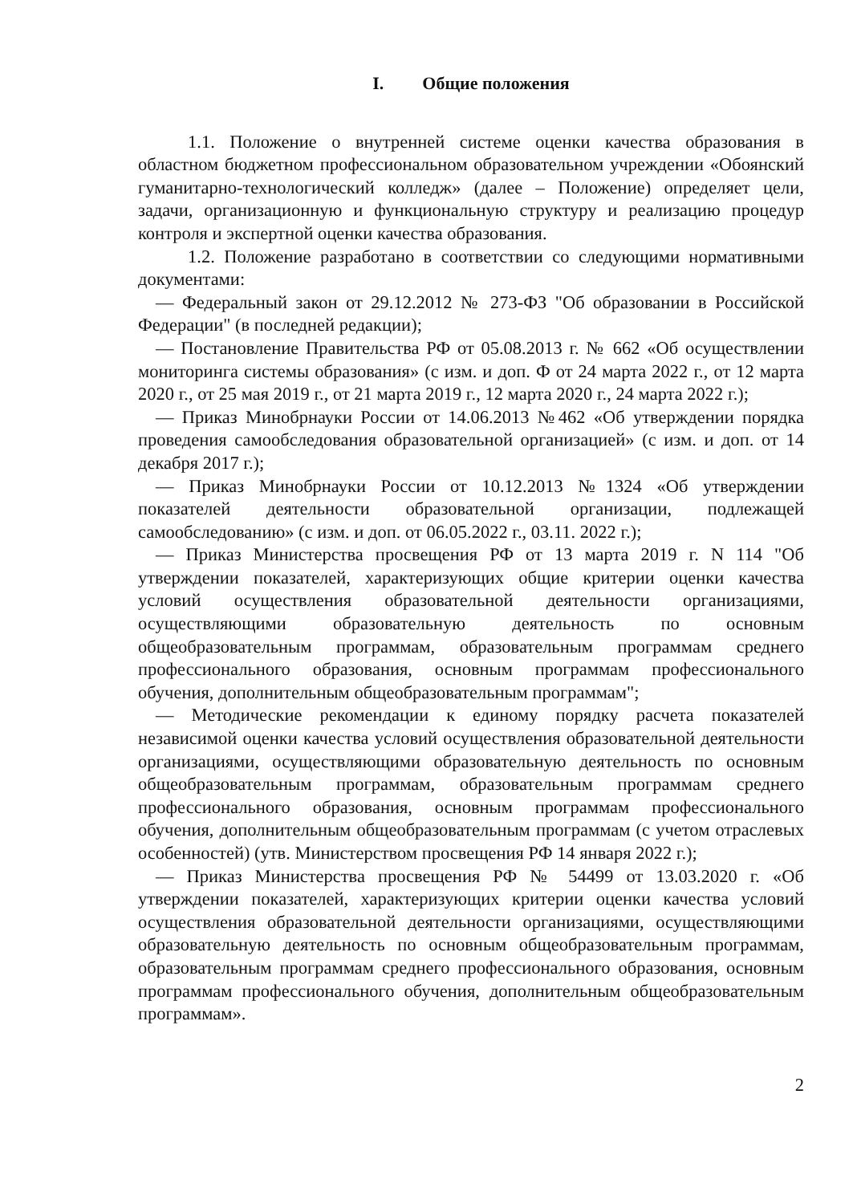I. Общие положения
1.1. Положение о внутренней системе оценки качества образования в областном бюджетном профессиональном образовательном учреждении «Обоянский гуманитарно-технологический колледж» (далее – Положение) определяет цели, задачи, организационную и функциональную структуру и реализацию процедур контроля и экспертной оценки качества образования.
1.2. Положение разработано в соответствии со следующими нормативными документами:
— Федеральный закон от 29.12.2012 № 273-ФЗ "Об образовании в Российской Федерации" (в последней редакции);
— Постановление Правительства РФ от 05.08.2013 г. № 662 «Об осуществлении мониторинга системы образования» (с изм. и доп. Ф от 24 марта 2022 г., от 12 марта 2020 г., от 25 мая 2019 г., от 21 марта 2019 г., 12 марта 2020 г., 24 марта 2022 г.);
— Приказ Минобрнауки России от 14.06.2013 №462 «Об утверждении порядка проведения самообследования образовательной организацией» (с изм. и доп. от 14 декабря 2017 г.);
— Приказ Минобрнауки России от 10.12.2013 №1324 «Об утверждении показателей деятельности образовательной организации, подлежащей самообследованию» (с изм. и доп. от 06.05.2022 г., 03.11. 2022 г.);
— Приказ Министерства просвещения РФ от 13 марта 2019 г. N 114 "Об утверждении показателей, характеризующих общие критерии оценки качества условий осуществления образовательной деятельности организациями, осуществляющими образовательную деятельность по основным общеобразовательным программам, образовательным программам среднего профессионального образования, основным программам профессионального обучения, дополнительным общеобразовательным программам";
— Методические рекомендации к единому порядку расчета показателей независимой оценки качества условий осуществления образовательной деятельности организациями, осуществляющими образовательную деятельность по основным общеобразовательным программам, образовательным программам среднего профессионального образования, основным программам профессионального обучения, дополнительным общеобразовательным программам (с учетом отраслевых особенностей) (утв. Министерством просвещения РФ 14 января 2022 г.);
— Приказ Министерства просвещения РФ № 54499 от 13.03.2020 г. «Об утверждении показателей, характеризующих критерии оценки качества условий осуществления образовательной деятельности организациями, осуществляющими образовательную деятельность по основным общеобразовательным программам, образовательным программам среднего профессионального образования, основным программам профессионального обучения, дополнительным общеобразовательным программам».
2